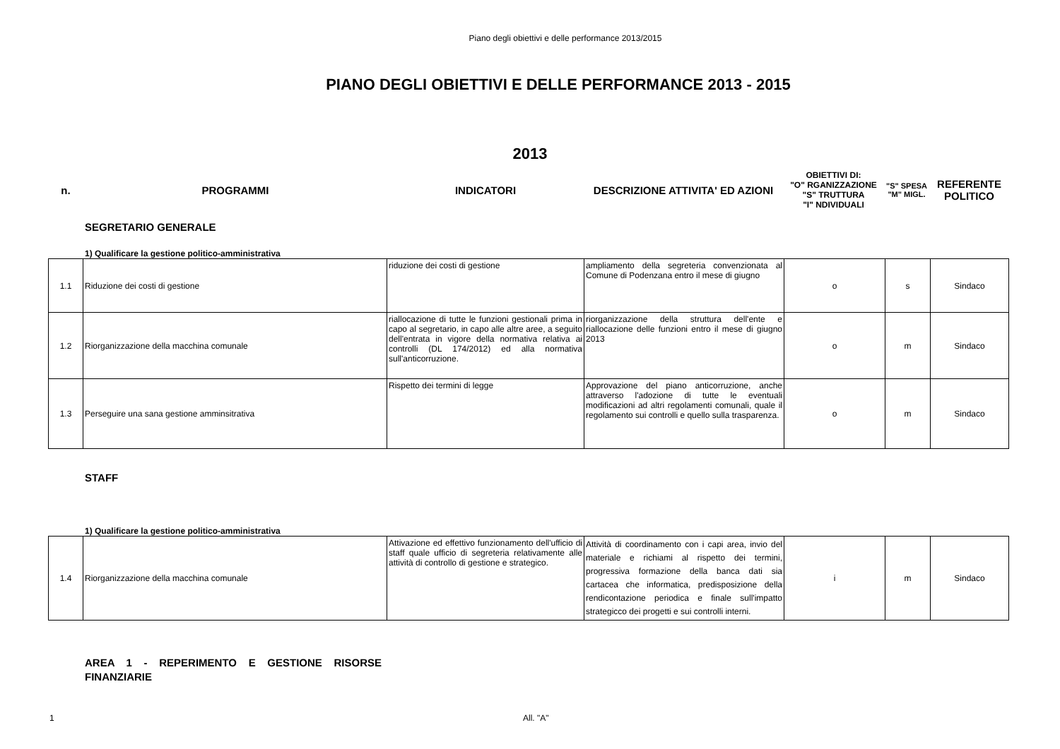Piano degli obiettivi e delle performance 2013/2015
PIANO DEGLI OBIETTIVI E DELLE PERFORMANCE 2013 - 2015
2013
n. PROGRAMMI INDICATORI DESCRIZIONE ATTIVITA' ED AZIONI
OBIETTIVI DI:
"O" RGANIZZAZIONE
"S" TRUTTURA
"I" NDIVIDUALI
"S" SPESA
"M" MIGL.
REFERENTE
POLITICO
SEGRETARIO GENERALE
1) Qualificare la gestione politico-amministrativa
| 1.1 | Riduzione dei costi di gestione | riduzione dei costi di gestione | ampliamento della segreteria convenzionata al Comune di Podenzana entro il mese di giugno | o | s | Sindaco |
| 1.2 | Riorganizzazione della macchina comunale | riallocazione di tutte le funzioni gestionali prima in capo al segretario, in capo alle altre aree, a seguito dell'entrata in vigore della normativa relativa ai controlli (DL 174/2012) ed alla normativa sull'anticorruzione. | riorganizzazione della struttura dell'ente e riallocazione delle funzioni entro il mese di giugno 2013 | o | m | Sindaco |
| 1.3 | Perseguire una sana gestione amminsitrativa | Rispetto dei termini di legge | Approvazione del piano anticorruzione, anche attraverso l'adozione di tutte le eventuali modificazioni ad altri regolamenti comunali, quale il regolamento sui controlli e quello sulla trasparenza. | o | m | Sindaco |
STAFF
1) Qualificare la gestione politico-amministrativa
| 1.4 | Riorganizzazione della macchina comunale | Attivazione ed effettivo funzionamento dell'ufficio di staff quale ufficio di segreteria relativamente alle attività di controllo di gestione e strategico. | Attività di coordinamento con i capi area, invio del materiale e richiami al rispetto dei termini, progressiva formazione della banca dati sia cartacea che informatica, predisposizione della rendicontazione periodica e finale sull'impatto strategicco dei progetti e sui controlli interni. | i | m | Sindaco |
AREA 1 - REPERIMENTO E GESTIONE RISORSE FINANZIARIE
1 All. "A"